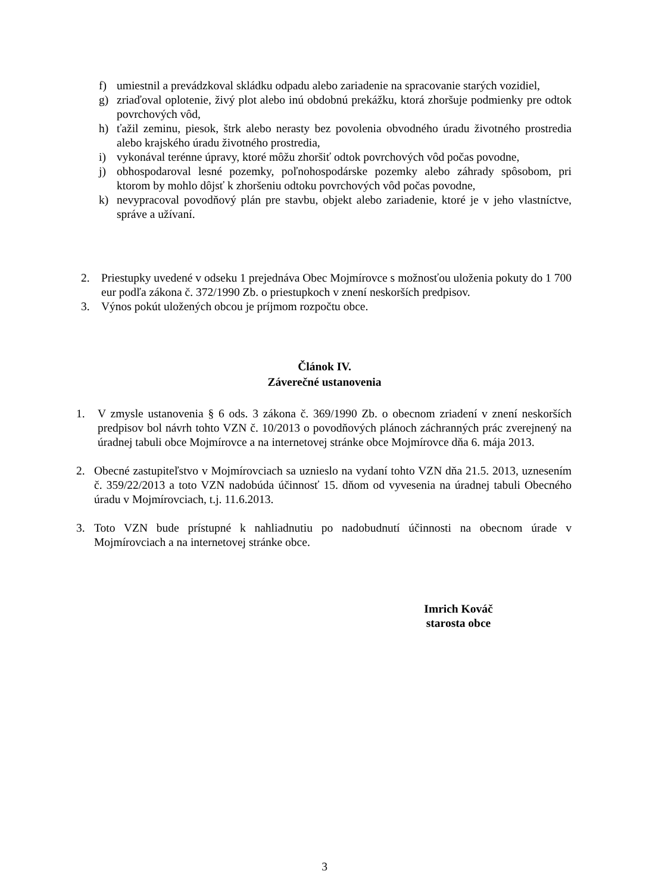f) umiestnil a prevádzkoval skládku odpadu alebo zariadenie na spracovanie starých vozidiel,
g) zriaďoval oplotenie, živý plot alebo inú obdobnú prekážku, ktorá zhoršuje podmienky pre odtok povrchových vôd,
h) ťažil zeminu, piesok, štrk alebo nerasty bez povolenia obvodného úradu životného prostredia alebo krajského úradu životného prostredia,
i) vykonával terénne úpravy, ktoré môžu zhoršiť odtok povrchových vôd počas povodne,
j) obhospodaroval lesné pozemky, poľnohospodárske pozemky alebo záhrady spôsobom, pri ktorom by mohlo dôjsť k zhoršeniu odtoku povrchových vôd počas povodne,
k) nevypracoval povodňový plán pre stavbu, objekt alebo zariadenie, ktoré je v jeho vlastníctve, správe a užívaní.
2. Priestupky uvedené v odseku 1 prejednáva Obec Mojmírovce s možnosťou uloženia pokuty do 1 700 eur podľa zákona č. 372/1990 Zb. o priestupkoch v znení neskorších predpisov.
3. Výnos pokút uložených obcou je príjmom rozpočtu obce.
Článok IV.
Záverečné ustanovenia
1. V zmysle ustanovenia § 6 ods. 3 zákona č. 369/1990 Zb. o obecnom zriadení v znení neskorších predpisov bol návrh tohto VZN č. 10/2013 o povodňových plánoch záchranných prác zverejnený na úradnej tabuli obce Mojmírovce a na internetovej stránke obce Mojmírovce dňa 6. mája 2013.
2. Obecné zastupiteľstvo v Mojmírovciach sa uznieslo na vydaní tohto VZN dňa 21.5. 2013, uznesením č. 359/22/2013 a toto VZN nadobúda účinnosť 15. dňom od vyvesenia na úradnej tabuli Obecného úradu v Mojmírovciach, t.j. 11.6.2013.
3. Toto VZN bude prístupné k nahliadnutiu po nadobudnutí účinnosti na obecnom úrade v Mojmírovciach a na internetovej stránke obce.
Imrich Kováč
starosta obce
3